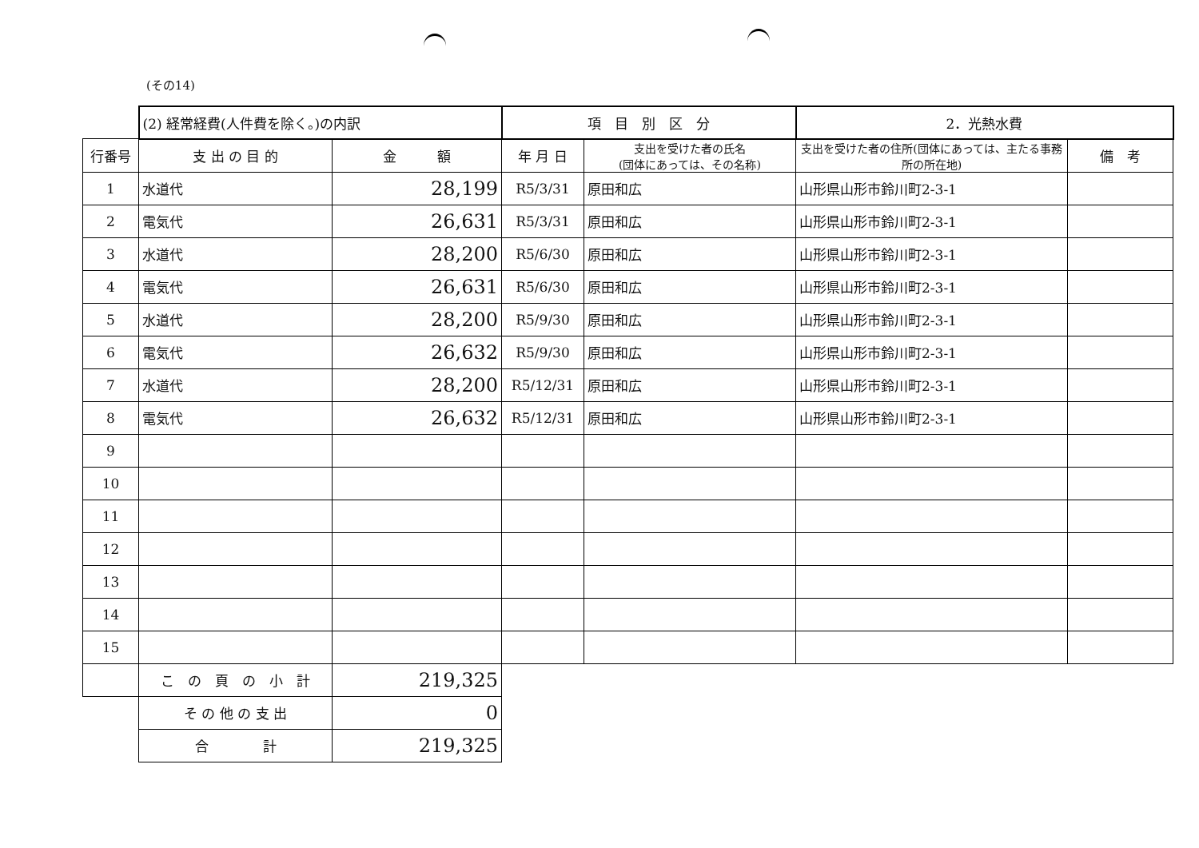(その14)
| | (2) 経常経費(人件費を除く。)の内訳 | | 項 目 別 区 分 | | 2．光熱水費 | |
| 行番号 | 支 出 の 目 的 | 金 額 | 年 月 日 | 支出を受けた者の氏名 (団体にあっては、その名称) | 支出を受けた者の住所(団体にあっては、主たる事務所の所在地) | 備 考 |
| 1 | 水道代 | 28,199 | R5/3/31 | 原田和広 | 山形県山形市鈴川町2-3-1 | |
| 2 | 電気代 | 26,631 | R5/3/31 | 原田和広 | 山形県山形市鈴川町2-3-1 | |
| 3 | 水道代 | 28,200 | R5/6/30 | 原田和広 | 山形県山形市鈴川町2-3-1 | |
| 4 | 電気代 | 26,631 | R5/6/30 | 原田和広 | 山形県山形市鈴川町2-3-1 | |
| 5 | 水道代 | 28,200 | R5/9/30 | 原田和広 | 山形県山形市鈴川町2-3-1 | |
| 6 | 電気代 | 26,632 | R5/9/30 | 原田和広 | 山形県山形市鈴川町2-3-1 | |
| 7 | 水道代 | 28,200 | R5/12/31 | 原田和広 | 山形県山形市鈴川町2-3-1 | |
| 8 | 電気代 | 26,632 | R5/12/31 | 原田和広 | 山形県山形市鈴川町2-3-1 | |
| 9 | | | | | | |
| 10 | | | | | | |
| 11 | | | | | | |
| 12 | | | | | | |
| 13 | | | | | | |
| 14 | | | | | | |
| 15 | | | | | | |
| | こ の 頁 の 小 計 | 219,325 | | | | |
| | そ の 他 の 支 出 | 0 | | | | |
| | 合 計 | 219,325 | | | | |